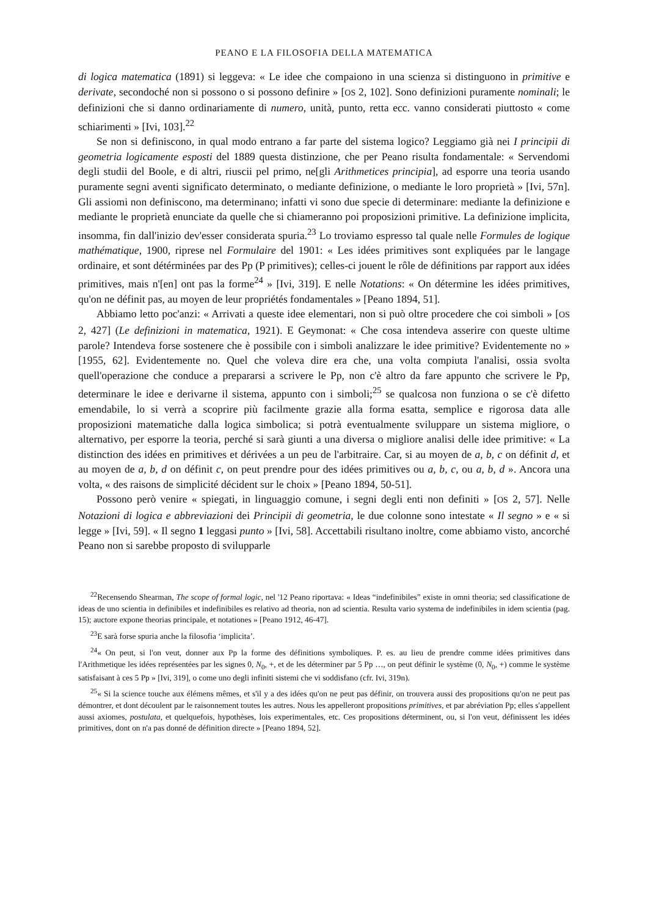PEANO E LA FILOSOFIA DELLA MATEMATICA
di logica matematica (1891) si leggeva: « Le idee che compaiono in una scienza si distinguono in primitive e derivate, secondoché non si possono o si possono definire » [OS 2, 102]. Sono definizioni puramente nominali; le definizioni che si danno ordinariamente di numero, unità, punto, retta ecc. vanno considerati piuttosto « come schiarimenti » [Ivi, 103].<sup>22</sup>
Se non si definiscono, in qual modo entrano a far parte del sistema logico? Leggiamo già nei I principii di geometria logicamente esposti del 1889 questa distinzione, che per Peano risulta fondamentale: « Servendomi degli studii del Boole, e di altri, riuscii pel primo, ne[gli Arithmetices principia], ad esporre una teoria usando puramente segni aventi significato determinato, o mediante definizione, o mediante le loro proprietà » [Ivi, 57n]. Gli assiomi non definiscono, ma determinano; infatti vi sono due specie di determinare: mediante la definizione e mediante le proprietà enunciate da quelle che si chiameranno poi proposizioni primitive. La definizione implicita, insomma, fin dall'inizio dev'esser considerata spuria.<sup>23</sup> Lo troviamo espresso tal quale nelle Formules de logique mathématique, 1900, riprese nel Formulaire del 1901: « Les idées primitives sont expliquées par le langage ordinaire, et sont détérminées par des Pp (P primitives); celles-ci jouent le rôle de définitions par rapport aux idées primitives, mais n'[en] ont pas la forme<sup>24</sup> » [Ivi, 319]. E nelle Notations: « On détermine les idées primitives, qu'on ne définit pas, au moyen de leur propriétés fondamentales » [Peano 1894, 51].
Abbiamo letto poc'anzi: « Arrivati a queste idee elementari, non si può oltre procedere che coi simboli » [OS 2, 427] (Le definizioni in matematica, 1921). E Geymonat: « Che cosa intendeva asserire con queste ultime parole? Intendeva forse sostenere che è possibile con i simboli analizzare le idee primitive? Evidentemente no » [1955, 62]. Evidentemente no. Quel che voleva dire era che, una volta compiuta l'analisi, ossia svolta quell'operazione che conduce a prepararsi a scrivere le Pp, non c'è altro da fare appunto che scrivere le Pp, determinare le idee e derivarne il sistema, appunto con i simboli;<sup>25</sup> se qualcosa non funziona o se c'è difetto emendabile, lo si verrà a scoprire più facilmente grazie alla forma esatta, semplice e rigorosa data alle proposizioni matematiche dalla logica simbolica; si potrà eventualmente sviluppare un sistema migliore, o alternativo, per esporre la teoria, perché si sarà giunti a una diversa o migliore analisi delle idee primitive: « La distinction des idées en primitives et dérivées a un peu de l'arbitraire. Car, si au moyen de a, b, c on définit d, et au moyen de a, b, d on définit c, on peut prendre pour des idées primitives ou a, b, c, ou a, b, d ». Ancora una volta, « des raisons de simplicité décident sur le choix » [Peano 1894, 50-51].
Possono però venire « spiegati, in linguaggio comune, i segni degli enti non definiti » [OS 2, 57]. Nelle Notazioni di logica e abbreviazioni dei Principii di geometria, le due colonne sono intestate « Il segno » e « si legge » [Ivi, 59]. « Il segno 1 leggasi punto » [Ivi, 58]. Accettabili risultano inoltre, come abbiamo visto, ancorché Peano non si sarebbe proposto di svilupparle
<sup>22</sup> Recensendo Shearman, The scope of formal logic, nel '12 Peano riportava: « Ideas “indefinibiles” existe in omni theoria; sed classificatione de ideas de uno scientia in definibiles et indefinibiles es relativo ad theoria, non ad scientia. Resulta vario systema de indefinibiles in idem scientia (pag. 15); auctore expone theorias principale, et notationes » [Peano 1912, 46-47].
<sup>23</sup> E sarà forse spuria anche la filosofia ‘implicita’.
<sup>24</sup> « On peut, si l'on veut, donner aux Pp la forme des définitions symboliques. P. es. au lieu de prendre comme idées primitives dans l'Arithmetique les idées représentées par les signes 0, N<sub>0</sub>, +, et de les déterminer par 5 Pp …, on peut définir le système (0, N<sub>0</sub>, +) comme le système satisfaisant à ces 5 Pp » [Ivi, 319], o come uno degli infiniti sistemi che vi soddisfano (cfr. Ivi, 319n).
<sup>25</sup> « Si la science touche aux élémens mêmes, et s'il y a des idées qu'on ne peut pas définir, on trouvera aussi des propositions qu'on ne peut pas démontrer, et dont découlent par le raisonnement toutes les autres. Nous les appelleront propositions primitives, et par abréviation Pp; elles s'appellent aussi axiomes, postulata, et quelquefois, hypothèses, lois experimentales, etc. Ces propositions déterminent, ou, si l'on veut, définissent les idées primitives, dont on n'a pas donné de définition directe » [Peano 1894, 52].